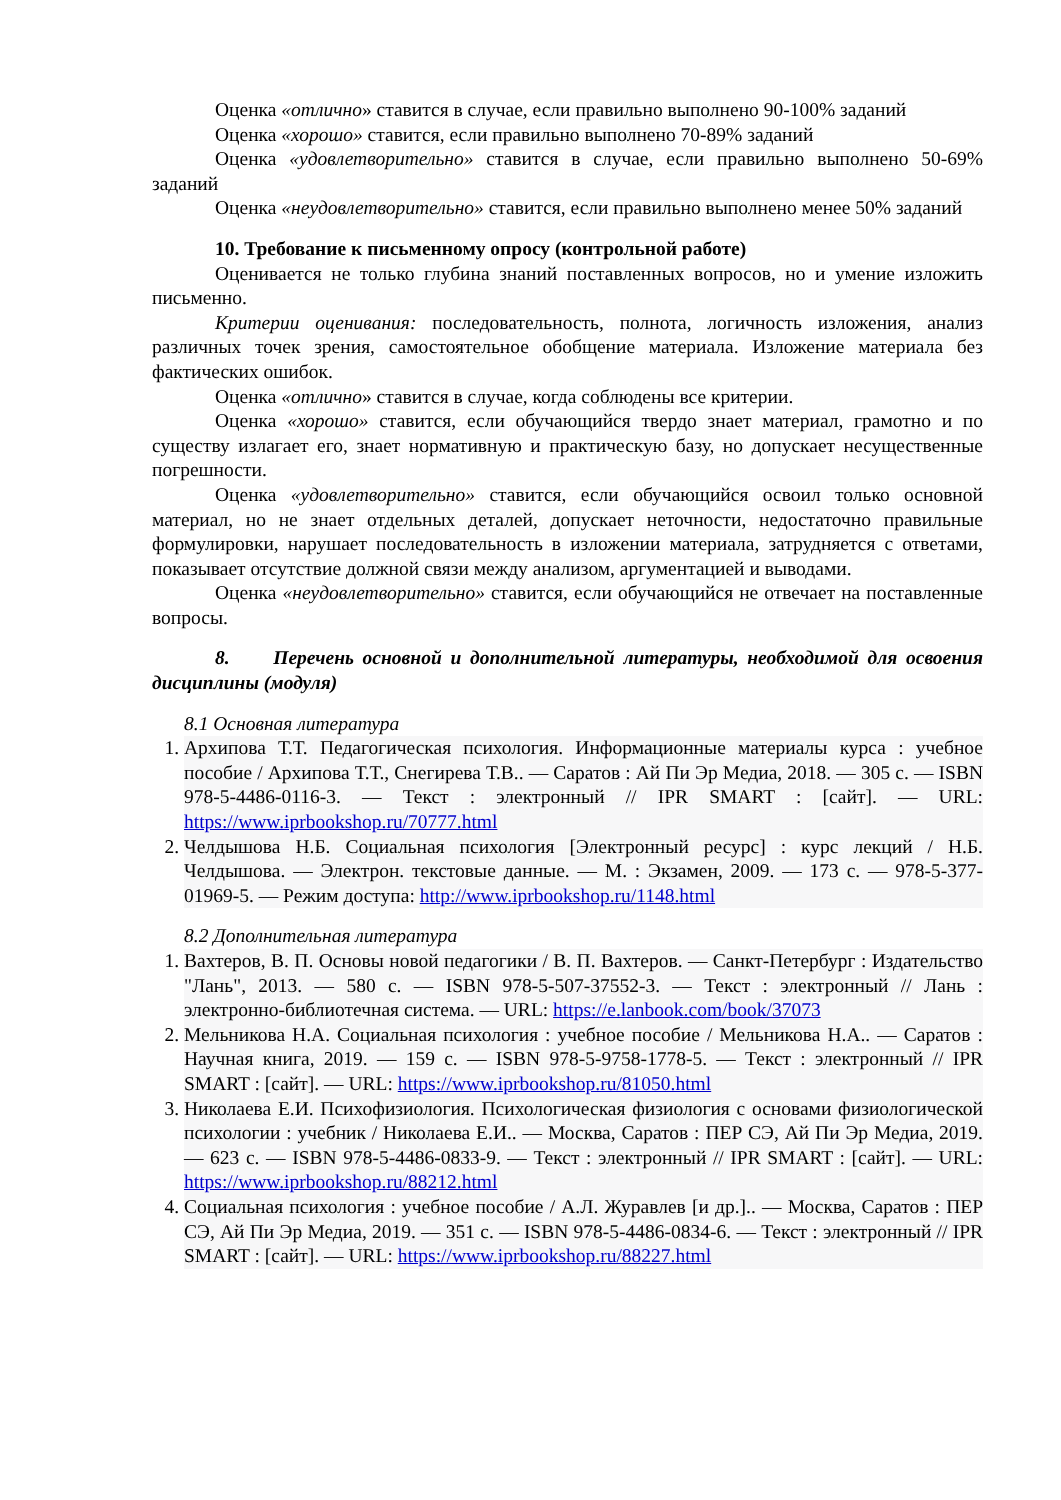Оценка «отлично» ставится в случае, если правильно выполнено 90-100% заданий
Оценка «хорошо» ставится, если правильно выполнено 70-89% заданий
Оценка «удовлетворительно» ставится в случае, если правильно выполнено 50-69% заданий
Оценка «неудовлетворительно» ставится, если правильно выполнено менее 50% заданий
10. Требование к письменному опросу (контрольной работе)
Оценивается не только глубина знаний поставленных вопросов, но и умение изложить письменно.
Критерии оценивания: последовательность, полнота, логичность изложения, анализ различных точек зрения, самостоятельное обобщение материала. Изложение материала без фактических ошибок.
Оценка «отлично» ставится в случае, когда соблюдены все критерии.
Оценка «хорошо» ставится, если обучающийся твердо знает материал, грамотно и по существу излагает его, знает нормативную и практическую базу, но допускает несущественные погрешности.
Оценка «удовлетворительно» ставится, если обучающийся освоил только основной материал, но не знает отдельных деталей, допускает неточности, недостаточно правильные формулировки, нарушает последовательность в изложении материала, затрудняется с ответами, показывает отсутствие должной связи между анализом, аргументацией и выводами.
Оценка «неудовлетворительно» ставится, если обучающийся не отвечает на поставленные вопросы.
8. Перечень основной и дополнительной литературы, необходимой для освоения дисциплины (модуля)
8.1 Основная литература
1. Архипова Т.Т. Педагогическая психология. Информационные материалы курса : учебное пособие / Архипова Т.Т., Снегирева Т.В.. — Саратов : Ай Пи Эр Медиа, 2018. — 305 c. — ISBN 978-5-4486-0116-3. — Текст : электронный // IPR SMART : [сайт]. — URL: https://www.iprbookshop.ru/70777.html
2. Челдышова Н.Б. Социальная психология [Электронный ресурс] : курс лекций / Н.Б. Челдышова. — Электрон. текстовые данные. — М. : Экзамен, 2009. — 173 c. — 978-5-377-01969-5. — Режим доступа: http://www.iprbookshop.ru/1148.html
8.2 Дополнительная литература
1. Вахтеров, В. П. Основы новой педагогики / В. П. Вахтеров. — Санкт-Петербург : Издательство "Лань", 2013. — 580 с. — ISBN 978-5-507-37552-3. — Текст : электронный // Лань : электронно-библиотечная система. — URL: https://e.lanbook.com/book/37073
2. Мельникова Н.А. Социальная психология : учебное пособие / Мельникова Н.А.. — Саратов : Научная книга, 2019. — 159 c. — ISBN 978-5-9758-1778-5. — Текст : электронный // IPR SMART : [сайт]. — URL: https://www.iprbookshop.ru/81050.html
3. Николаева Е.И. Психофизиология. Психологическая физиология с основами физиологической психологии : учебник / Николаева Е.И.. — Москва, Саратов : ПЕР СЭ, Ай Пи Эр Медиа, 2019. — 623 c. — ISBN 978-5-4486-0833-9. — Текст : электронный // IPR SMART : [сайт]. — URL: https://www.iprbookshop.ru/88212.html
4. Социальная психология : учебное пособие / А.Л. Журавлев [и др.].. — Москва, Саратов : ПЕР СЭ, Ай Пи Эр Медиа, 2019. — 351 c. — ISBN 978-5-4486-0834-6. — Текст : электронный // IPR SMART : [сайт]. — URL: https://www.iprbookshop.ru/88227.html